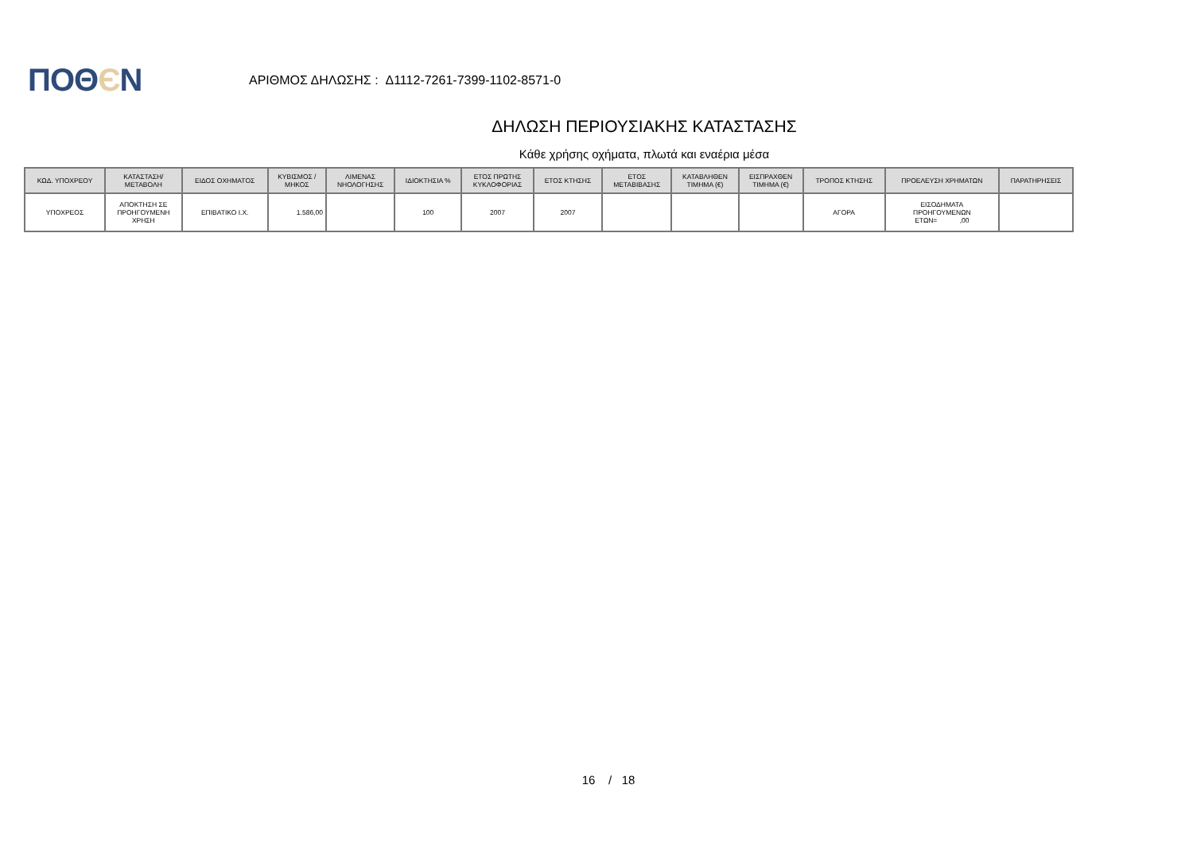ΠΟΘЄΝ
ΑΡΙΘΜΟΣ ΔΗΛΩΣΗΣ : Δ1112-7261-7399-1102-8571-0
ΔΗΛΩΣΗ ΠΕΡΙΟΥΣΙΑΚΗΣ ΚΑΤΑΣΤΑΣΗΣ
Κάθε χρήσης οχήματα, πλωτά και εναέρια μέσα
| ΚΩΔ. ΥΠΟΧΡΕΟΥ | ΚΑΤΑΣΤΑΣΗ/ ΜΕΤΑΒΟΛΗ | ΕΙΔΟΣ ΟΧΗΜΑΤΟΣ | ΚΥΒΙΣΜΟΣ / ΜΗΚΟΣ | ΛΙΜΕΝΑΣ ΝΗΟΛΟΓΗΣΗΣ | ΙΔΙΟΚΤΗΣΙΑ % | ΕΤΟΣ ΠΡΩΤΗΣ ΚΥΚΛΟΦΟΡΙΑΣ | ΕΤΟΣ ΚΤΗΣΗΣ | ΕΤΟΣ ΜΕΤΑΒΙΒΑΣΗΣ | ΚΑΤΑΒΛΗΘΕΝ ΤΙΜΗΜΑ (€) | ΕΙΣΠΡΑΧΘΕΝ ΤΙΜΗΜΑ (€) | ΤΡΟΠΟΣ ΚΤΗΣΗΣ | ΠΡΟΕΛΕΥΣΗ ΧΡΗΜΑΤΩΝ | ΠΑΡΑΤΗΡΗΣΕΙΣ |
| --- | --- | --- | --- | --- | --- | --- | --- | --- | --- | --- | --- | --- | --- |
| ΥΠΟΧΡΕΟΣ | ΑΠΟΚΤΗΣΗ ΣΕ ΠΡΟΗΓΟΥΜΕΝΗ ΧΡΗΣΗ | ΕΠΙΒΑΤΙΚΟ Ι.Χ. | 1.586,00 | | 100 | 2007 | 2007 | | | | ΑΓΟΡΑ | ΕΙΣΟΔΗΜΑΤΑ ΠΡΟΗΓΟΥΜΕΝΩΝ ΕΤΩΝ= ,00 | |
16 / 18